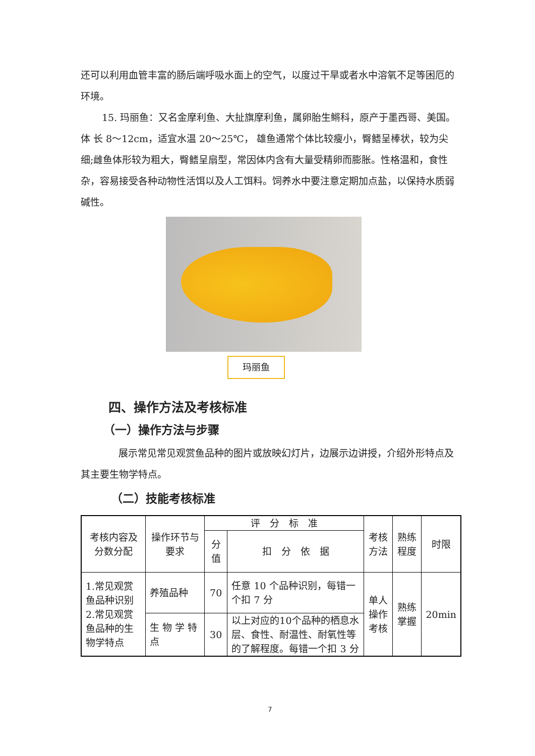还可以利用血管丰富的肠后端呼吸水面上的空气，以度过干旱或者水中溶氧不足等困厄的环境。
15. 玛丽鱼：又名金摩利鱼、大扯旗摩利鱼，属卵胎生鳉科，原产于墨西哥、美国。体 长 8～12cm，适宜水温 20～25℃， 雄鱼通常个体比较瘦小，臀鳍呈棒状，较为尖细;雌鱼体形较为粗大，臀鳍呈扇型，常因体内含有大量受精卵而膨胀。性格温和，食性杂，容易接受各种动物性活饵以及人工饵料。饲养水中要注意定期加点盐，以保持水质弱碱性。
玛丽鱼
四、操作方法及考核标准
（一）操作方法与步骤
展示常见常见观赏鱼品种的图片或放映幻灯片，边展示边讲授，介绍外形特点及其主要生物学特点。
（二）技能考核标准
| 考核内容及分数分配 | 操作环节与要求 | 评 分 标 准 | | 考核方法 | 熟练程度 | 时限 |
| --- | --- | --- | --- | --- | --- | --- |
| | | 分值 | 扣 分 依 据 | | | |
| 1.常见观赏鱼品种识别 2.常见观赏鱼品种的生物学特点 | 养殖品种 | 70 | 任意 10 个品种识别，每错一个扣 7 分 | 单人操作考核 | 熟练掌握 | 20min |
| | 生 物 学 特点 | 30 | 以上对应的10个品种的栖息水层、食性、耐温性、耐氧性等的了解程度。每错一个扣 3 分 | | | |
7